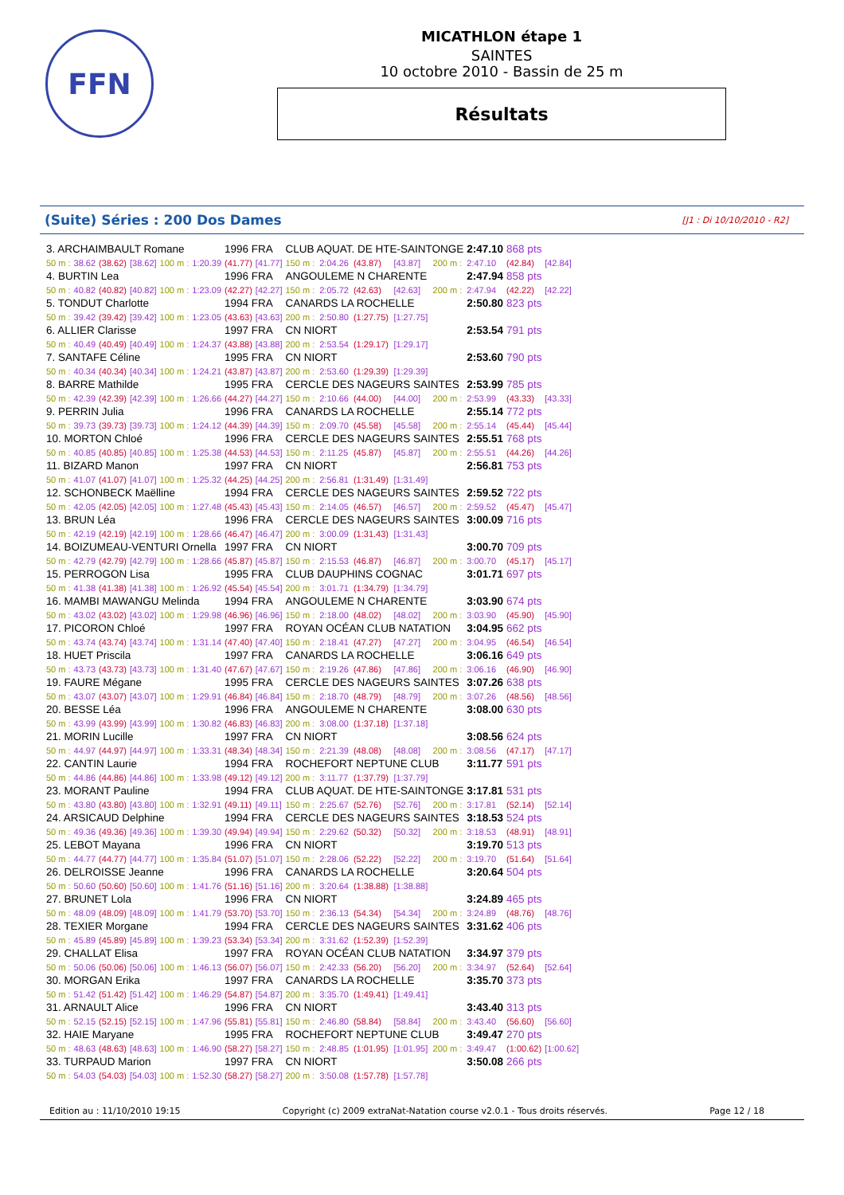FFN
MICATHLON étape 1
SAINTES
10 octobre 2010 - Bassin de 25 m
Résultats
(Suite) Séries : 200 Dos Dames [J1 : Di 10/10/2010 - R2]
| 3. ARCHAIMBAULT Romane | | | | | | 1996 FRA | | CLUB AQUAT. DE HTE-SAINTONGE | | | | | 2:47.10 | 868 pts | |
| 50 m : | 38.62 | (38.62) | [38.62] | 100 m : | 1:20.39 | (41.77) | [41.77] | 150 m : | 2:04.26 | (43.87) | [43.87] | 200 m : | 2:47.10 | (42.84) | [42.84] |
| 4. BURTIN Lea | | | | | | 1996 FRA | | ANGOULEME N CHARENTE | | | | | 2:47.94 | 858 pts | |
| 50 m : | 40.82 | (40.82) | [40.82] | 100 m : | 1:23.09 | (42.27) | [42.27] | 150 m : | 2:05.72 | (42.63) | [42.63] | 200 m : | 2:47.94 | (42.22) | [42.22] |
| 5. TONDUT Charlotte | | | | | | 1994 FRA | | CANARDS LA ROCHELLE | | | | | 2:50.80 | 823 pts | |
| 50 m : | 39.42 | (39.42) | [39.42] | 100 m : | 1:23.05 | (43.63) | [43.63] | 200 m : | 2:50.80 | (1:27.75) | [1:27.75] | | | | |
| 6. ALLIER Clarisse | | | | | | 1997 FRA | | CN NIORT | | | | | 2:53.54 | 791 pts | |
| 50 m : | 40.49 | (40.49) | [40.49] | 100 m : | 1:24.37 | (43.88) | [43.88] | 200 m : | 2:53.54 | (1:29.17) | [1:29.17] | | | | |
| 7. SANTAFE Céline | | | | | | 1995 FRA | | CN NIORT | | | | | 2:53.60 | 790 pts | |
| 50 m : | 40.34 | (40.34) | [40.34] | 100 m : | 1:24.21 | (43.87) | [43.87] | 200 m : | 2:53.60 | (1:29.39) | [1:29.39] | | | | |
| 8. BARRE Mathilde | | | | | | 1995 FRA | | CERCLE DES NAGEURS SAINTES | | | | | 2:53.99 | 785 pts | |
| 50 m : | 42.39 | (42.39) | [42.39] | 100 m : | 1:26.66 | (44.27) | [44.27] | 150 m : | 2:10.66 | (44.00) | [44.00] | 200 m : | 2:53.99 | (43.33) | [43.33] |
| 9. PERRIN Julia | | | | | | 1996 FRA | | CANARDS LA ROCHELLE | | | | | 2:55.14 | 772 pts | |
| 50 m : | 39.73 | (39.73) | [39.73] | 100 m : | 1:24.12 | (44.39) | [44.39] | 150 m : | 2:09.70 | (45.58) | [45.58] | 200 m : | 2:55.14 | (45.44) | [45.44] |
| 10. MORTON Chloé | | | | | | 1996 FRA | | CERCLE DES NAGEURS SAINTES | | | | | 2:55.51 | 768 pts | |
| 50 m : | 40.85 | (40.85) | [40.85] | 100 m : | 1:25.38 | (44.53) | [44.53] | 150 m : | 2:11.25 | (45.87) | [45.87] | 200 m : | 2:55.51 | (44.26) | [44.26] |
| 11. BIZARD Manon | | | | | | 1997 FRA | | CN NIORT | | | | | 2:56.81 | 753 pts | |
| 50 m : | 41.07 | (41.07) | [41.07] | 100 m : | 1:25.32 | (44.25) | [44.25] | 200 m : | 2:56.81 | (1:31.49) | [1:31.49] | | | | |
| 12. SCHONBECK Maëlline | | | | | | 1994 FRA | | CERCLE DES NAGEURS SAINTES | | | | | 2:59.52 | 722 pts | |
| 50 m : | 42.05 | (42.05) | [42.05] | 100 m : | 1:27.48 | (45.43) | [45.43] | 150 m : | 2:14.05 | (46.57) | [46.57] | 200 m : | 2:59.52 | (45.47) | [45.47] |
| 13. BRUN Léa | | | | | | 1996 FRA | | CERCLE DES NAGEURS SAINTES | | | | | 3:00.09 | 716 pts | |
| 50 m : | 42.19 | (42.19) | [42.19] | 100 m : | 1:28.66 | (46.47) | [46.47] | 200 m : | 3:00.09 | (1:31.43) | [1:31.43] | | | | |
| 14. BOIZUMEAU-VENTURI Ornella | | | | | | 1997 FRA | | CN NIORT | | | | | 3:00.70 | 709 pts | |
| 50 m : | 42.79 | (42.79) | [42.79] | 100 m : | 1:28.66 | (45.87) | [45.87] | 150 m : | 2:15.53 | (46.87) | [46.87] | 200 m : | 3:00.70 | (45.17) | [45.17] |
| 15. PERROGON Lisa | | | | | | 1995 FRA | | CLUB DAUPHINS COGNAC | | | | | 3:01.71 | 697 pts | |
| 50 m : | 41.38 | (41.38) | [41.38] | 100 m : | 1:26.92 | (45.54) | [45.54] | 200 m : | 3:01.71 | (1:34.79) | [1:34.79] | | | | |
| 16. MAMBI MAWANGU Melinda | | | | | | 1994 FRA | | ANGOULEME N CHARENTE | | | | | 3:03.90 | 674 pts | |
| 50 m : | 43.02 | (43.02) | [43.02] | 100 m : | 1:29.98 | (46.96) | [46.96] | 150 m : | 2:18.00 | (48.02) | [48.02] | 200 m : | 3:03.90 | (45.90) | [45.90] |
| 17. PICORON Chloé | | | | | | 1997 FRA | | ROYAN OCÉAN CLUB NATATION | | | | | 3:04.95 | 662 pts | |
| 50 m : | 43.74 | (43.74) | [43.74] | 100 m : | 1:31.14 | (47.40) | [47.40] | 150 m : | 2:18.41 | (47.27) | [47.27] | 200 m : | 3:04.95 | (46.54) | [46.54] |
| 18. HUET Priscila | | | | | | 1997 FRA | | CANARDS LA ROCHELLE | | | | | 3:06.16 | 649 pts | |
| 50 m : | 43.73 | (43.73) | [43.73] | 100 m : | 1:31.40 | (47.67) | [47.67] | 150 m : | 2:19.26 | (47.86) | [47.86] | 200 m : | 3:06.16 | (46.90) | [46.90] |
| 19. FAURE Mégane | | | | | | 1995 FRA | | CERCLE DES NAGEURS SAINTES | | | | | 3:07.26 | 638 pts | |
| 50 m : | 43.07 | (43.07) | [43.07] | 100 m : | 1:29.91 | (46.84) | [46.84] | 150 m : | 2:18.70 | (48.79) | [48.79] | 200 m : | 3:07.26 | (48.56) | [48.56] |
| 20. BESSE Léa | | | | | | 1996 FRA | | ANGOULEME N CHARENTE | | | | | 3:08.00 | 630 pts | |
| 50 m : | 43.99 | (43.99) | [43.99] | 100 m : | 1:30.82 | (46.83) | [46.83] | 200 m : | 3:08.00 | (1:37.18) | [1:37.18] | | | | |
| 21. MORIN Lucille | | | | | | 1997 FRA | | CN NIORT | | | | | 3:08.56 | 624 pts | |
| 50 m : | 44.97 | (44.97) | [44.97] | 100 m : | 1:33.31 | (48.34) | [48.34] | 150 m : | 2:21.39 | (48.08) | [48.08] | 200 m : | 3:08.56 | (47.17) | [47.17] |
| 22. CANTIN Laurie | | | | | | 1994 FRA | | ROCHEFORT NEPTUNE CLUB | | | | | 3:11.77 | 591 pts | |
| 50 m : | 44.86 | (44.86) | [44.86] | 100 m : | 1:33.98 | (49.12) | [49.12] | 200 m : | 3:11.77 | (1:37.79) | [1:37.79] | | | | |
| 23. MORANT Pauline | | | | | | 1994 FRA | | CLUB AQUAT. DE HTE-SAINTONGE | | | | | 3:17.81 | 531 pts | |
| 50 m : | 43.80 | (43.80) | [43.80] | 100 m : | 1:32.91 | (49.11) | [49.11] | 150 m : | 2:25.67 | (52.76) | [52.76] | 200 m : | 3:17.81 | (52.14) | [52.14] |
| 24. ARSICAUD Delphine | | | | | | 1994 FRA | | CERCLE DES NAGEURS SAINTES | | | | | 3:18.53 | 524 pts | |
| 50 m : | 49.36 | (49.36) | [49.36] | 100 m : | 1:39.30 | (49.94) | [49.94] | 150 m : | 2:29.62 | (50.32) | [50.32] | 200 m : | 3:18.53 | (48.91) | [48.91] |
| 25. LEBOT Mayana | | | | | | 1996 FRA | | CN NIORT | | | | | 3:19.70 | 513 pts | |
| 50 m : | 44.77 | (44.77) | [44.77] | 100 m : | 1:35.84 | (51.07) | [51.07] | 150 m : | 2:28.06 | (52.22) | [52.22] | 200 m : | 3:19.70 | (51.64) | [51.64] |
| 26. DELROISSE Jeanne | | | | | | 1996 FRA | | CANARDS LA ROCHELLE | | | | | 3:20.64 | 504 pts | |
| 50 m : | 50.60 | (50.60) | [50.60] | 100 m : | 1:41.76 | (51.16) | [51.16] | 200 m : | 3:20.64 | (1:38.88) | [1:38.88] | | | | |
| 27. BRUNET Lola | | | | | | 1996 FRA | | CN NIORT | | | | | 3:24.89 | 465 pts | |
| 50 m : | 48.09 | (48.09) | [48.09] | 100 m : | 1:41.79 | (53.70) | [53.70] | 150 m : | 2:36.13 | (54.34) | [54.34] | 200 m : | 3:24.89 | (48.76) | [48.76] |
| 28. TEXIER Morgane | | | | | | 1994 FRA | | CERCLE DES NAGEURS SAINTES | | | | | 3:31.62 | 406 pts | |
| 50 m : | 45.89 | (45.89) | [45.89] | 100 m : | 1:39.23 | (53.34) | [53.34] | 200 m : | 3:31.62 | (1:52.39) | [1:52.39] | | | | |
| 29. CHALLAT Elisa | | | | | | 1997 FRA | | ROYAN OCÉAN CLUB NATATION | | | | | 3:34.97 | 379 pts | |
| 50 m : | 50.06 | (50.06) | [50.06] | 100 m : | 1:46.13 | (56.07) | [56.07] | 150 m : | 2:42.33 | (56.20) | [56.20] | 200 m : | 3:34.97 | (52.64) | [52.64] |
| 30. MORGAN Erika | | | | | | 1997 FRA | | CANARDS LA ROCHELLE | | | | | 3:35.70 | 373 pts | |
| 50 m : | 51.42 | (51.42) | [51.42] | 100 m : | 1:46.29 | (54.87) | [54.87] | 200 m : | 3:35.70 | (1:49.41) | [1:49.41] | | | | |
| 31. ARNAULT Alice | | | | | | 1996 FRA | | CN NIORT | | | | | 3:43.40 | 313 pts | |
| 50 m : | 52.15 | (52.15) | [52.15] | 100 m : | 1:47.96 | (55.81) | [55.81] | 150 m : | 2:46.80 | (58.84) | [58.84] | 200 m : | 3:43.40 | (56.60) | [56.60] |
| 32. HAIE Maryane | | | | | | 1995 FRA | | ROCHEFORT NEPTUNE CLUB | | | | | 3:49.47 | 270 pts | |
| 50 m : | 48.63 | (48.63) | [48.63] | 100 m : | 1:46.90 | (58.27) | [58.27] | 150 m : | 2:48.85 | (1:01.95) | [1:01.95] | 200 m : | 3:49.47 | (1:00.62) | [1:00.62] |
| 33. TURPAUD Marion | | | | | | 1997 FRA | | CN NIORT | | | | | 3:50.08 | 266 pts | |
| 50 m : | 54.03 | (54.03) | [54.03] | 100 m : | 1:52.30 | (58.27) | [58.27] | 200 m : | 3:50.08 | (1:57.78) | [1:57.78] | | | | |
Edition au : 11/10/2010 19:15 Copyright (c) 2009 extraNat-Natation course v2.0.1 - Tous droits réservés. Page 12 / 18